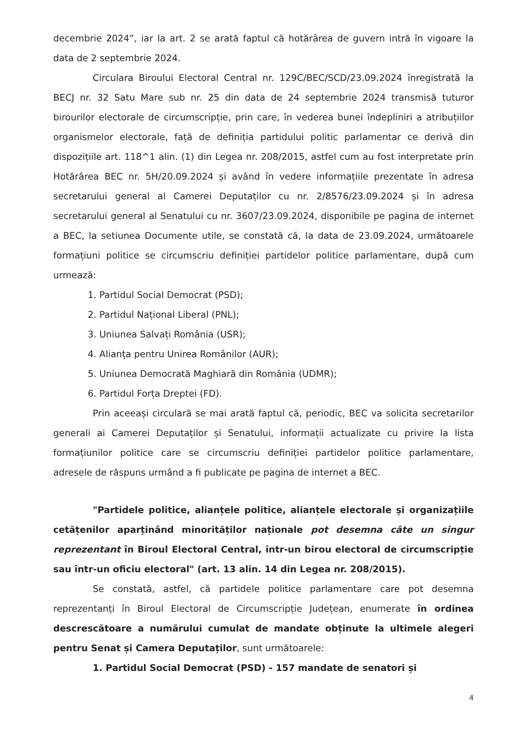decembrie 2024”, iar la art. 2 se arată faptul că hotărârea de guvern intră în vigoare la data de 2 septembrie 2024.
Circulara Biroului Electoral Central nr. 129C/BEC/SCD/23.09.2024 înregistrată la BECJ nr. 32 Satu Mare sub nr. 25 din data de 24 septembrie 2024 transmisă tuturor birourilor electorale de circumscripție, prin care, în vederea bunei îndepliniri a atribuțiilor organismelor electorale, față de definiția partidului politic parlamentar ce derivă din dispozițiile art. 118^1 alin. (1) din Legea nr. 208/2015, astfel cum au fost interpretate prin Hotărârea BEC nr. 5H/20.09.2024 și având în vedere informațiile prezentate în adresa secretarului general al Camerei Deputaților cu nr. 2/8576/23.09.2024 și în adresa secretarului general al Senatului cu nr. 3607/23.09.2024, disponibile pe pagina de internet a BEC, la setiunea Documente utile, se constată că, la data de 23.09.2024, următoarele formațiuni politice se circumscriu definiției partidelor politice parlamentare, după cum urmează:
1. Partidul Social Democrat (PSD);
2. Partidul Național Liberal (PNL);
3. Uniunea Salvați România (USR);
4. Alianța pentru Unirea Românilor (AUR);
5. Uniunea Democrată Maghiară din România (UDMR);
6. Partidul Forța Dreptei (FD).
Prin aceeași circulară se mai arată faptul că, periodic, BEC va solicita secretarilor generali ai Camerei Deputaților și Senatului, informații actualizate cu privire la lista formațiunilor politice care se circumscriu definiției partidelor politice parlamentare, adresele de răspuns urmând a fi publicate pe pagina de internet a BEC.
"Partidele politice, alianțele politice, alianțele electorale și organizațiile cetățenilor aparținând minorităților naționale pot desemna câte un singur reprezentant în Biroul Electoral Central, într-un birou electoral de circumscripție sau într-un oficiu electoral" (art. 13 alin. 14 din Legea nr. 208/2015).
Se constată, astfel, că partidele politice parlamentare care pot desemna reprezentanți în Biroul Electoral de Circumscripție Județean, enumerate în ordinea descrescătoare a numărului cumulat de mandate obținute la ultimele alegeri pentru Senat și Camera Deputaților, sunt următoarele:
1. Partidul Social Democrat (PSD) - 157 mandate de senatori și
4